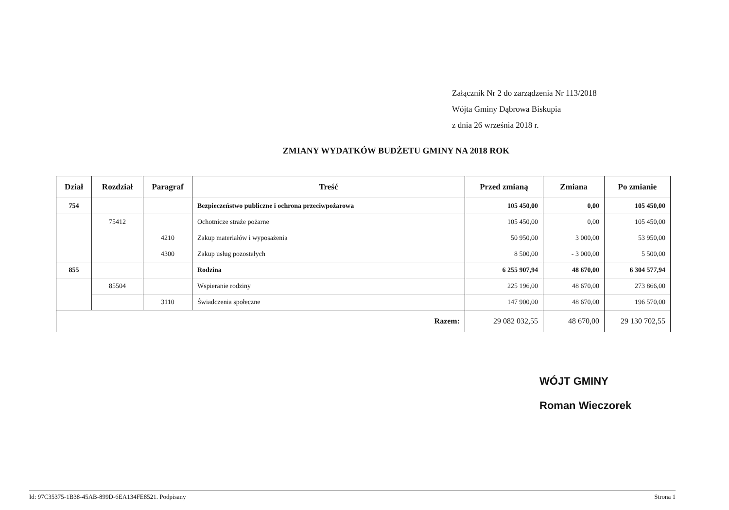Załącznik Nr 2 do zarządzenia Nr 113/2018
Wójta Gminy Dąbrowa Biskupia
z dnia 26 września 2018 r.
ZMIANY WYDATKÓW BUDŻETU GMINY NA 2018 ROK
| Dział | Rozdział | Paragraf | Treść | Przed zmianą | Zmiana | Po zmianie |
| --- | --- | --- | --- | --- | --- | --- |
| 754 | | | Bezpieczeństwo publiczne i ochrona przeciwpożarowa | 105 450,00 | 0,00 | 105 450,00 |
| | 75412 | | Ochotnicze straże pożarne | 105 450,00 | 0,00 | 105 450,00 |
| | | 4210 | Zakup materiałów i wyposażenia | 50 950,00 | 3 000,00 | 53 950,00 |
| | | 4300 | Zakup usług pozostałych | 8 500,00 | - 3 000,00 | 5 500,00 |
| 855 | | | Rodzina | 6 255 907,94 | 48 670,00 | 6 304 577,94 |
| | 85504 | | Wspieranie rodziny | 225 196,00 | 48 670,00 | 273 866,00 |
| | | 3110 | Świadczenia społeczne | 147 900,00 | 48 670,00 | 196 570,00 |
| Razem: | | | | 29 082 032,55 | 48 670,00 | 29 130 702,55 |
WÓJT GMINY
Roman Wieczorek
Id: 97C35375-1B38-45AB-899D-6EA134FE8521. Podpisany Strona 1